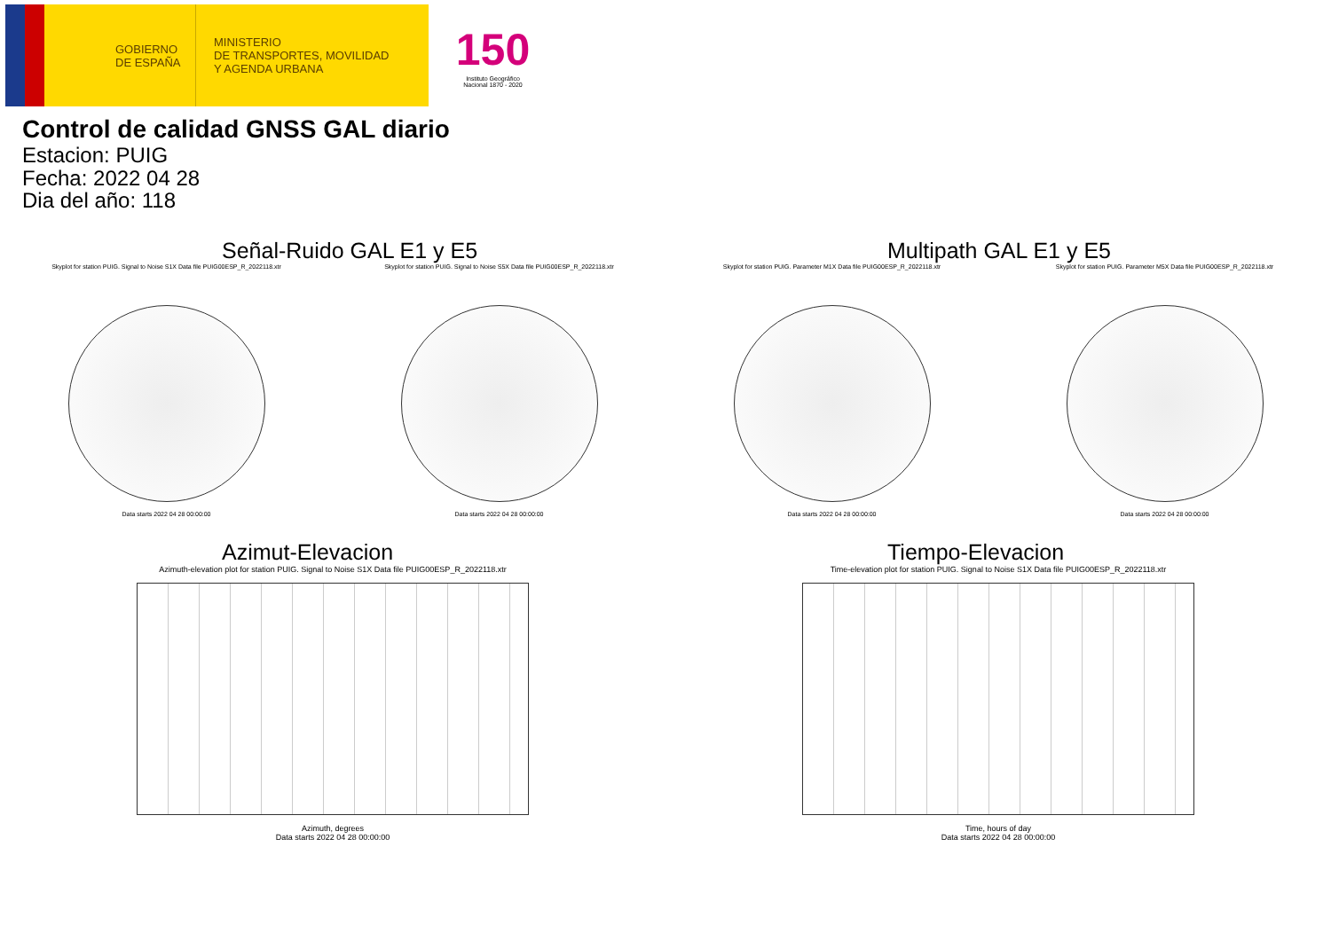GOBIERNO
DE ESPAÑA
MINISTERIO
DE TRANSPORTES, MOVILIDAD
Y AGENDA URBANA
150
Instituto Geográfico Nacional 1870 - 2020
Control de calidad GNSS GAL diario
Estacion: PUIG
Fecha: 2022 04 28
Dia del año: 118
Señal-Ruido GAL E1 y E5
Skyplot for station PUIG. Signal to Noise S1X Data file PUIG00ESP_R_2022118.xtr
Data starts 2022 04 28 00:00:00
Skyplot for station PUIG. Signal to Noise S5X Data file PUIG00ESP_R_2022118.xtr
Data starts 2022 04 28 00:00:00
Multipath GAL E1 y E5
Skyplot for station PUIG. Parameter M1X Data file PUIG00ESP_R_2022118.xtr
Data starts 2022 04 28 00:00:00
Skyplot for station PUIG. Parameter M5X Data file PUIG00ESP_R_2022118.xtr
Data starts 2022 04 28 00:00:00
Azimut-Elevacion
Azimuth-elevation plot for station PUIG. Signal to Noise S1X Data file PUIG00ESP_R_2022118.xtr
Azimuth, degrees
Data starts 2022 04 28 00:00:00
Tiempo-Elevacion
Time-elevation plot for station PUIG. Signal to Noise S1X Data file PUIG00ESP_R_2022118.xtr
Time, hours of day
Data starts 2022 04 28 00:00:00